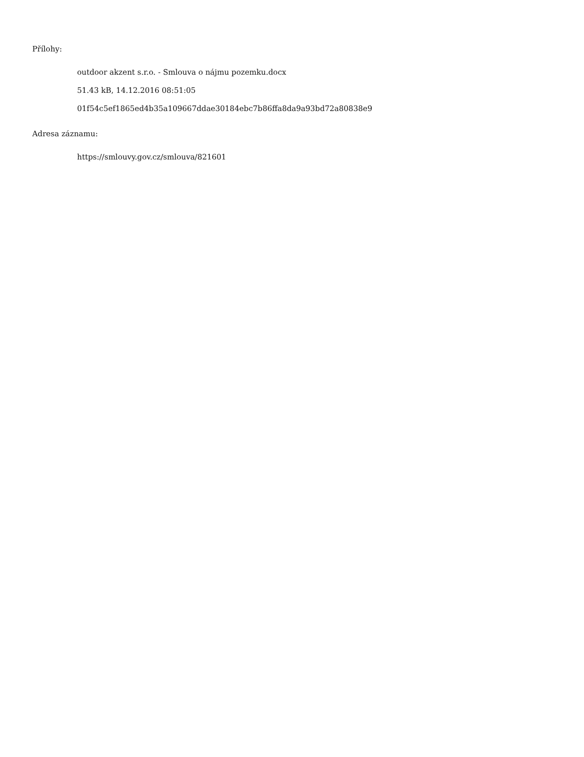Přílohy:
outdoor akzent s.r.o. - Smlouva o nájmu pozemku.docx
51.43 kB, 14.12.2016 08:51:05
01f54c5ef1865ed4b35a109667ddae30184ebc7b86ffa8da9a93bd72a80838e9
Adresa záznamu:
https://smlouvy.gov.cz/smlouva/821601